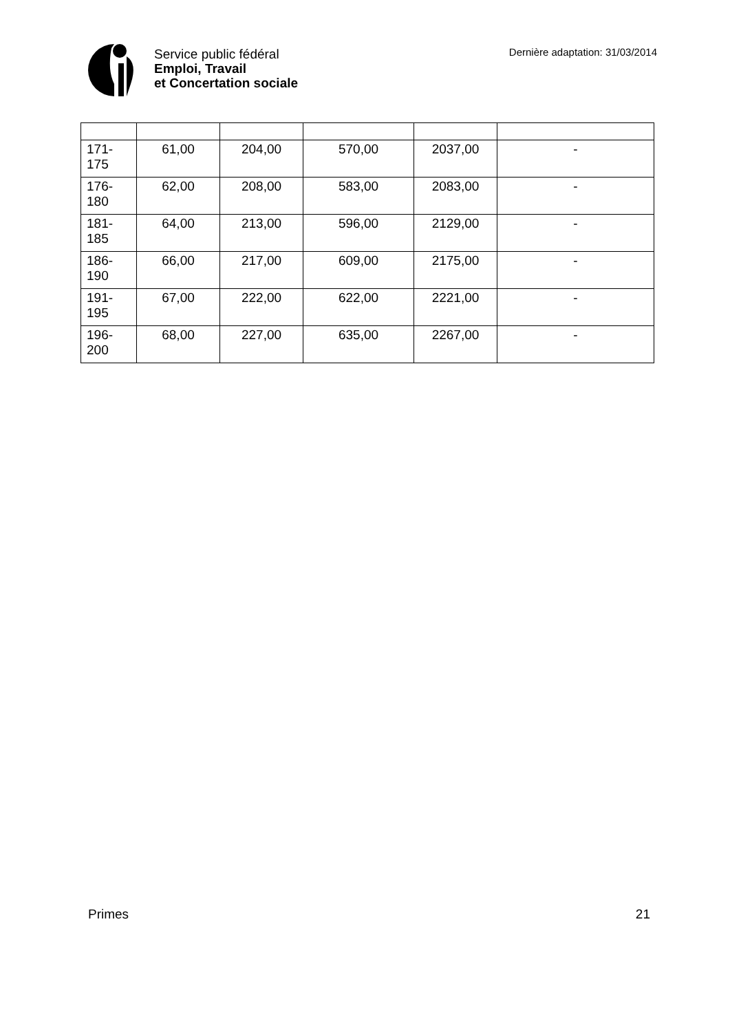Service public fédéral
Emploi, Travail
et Concertation sociale
Dernière adaptation: 31/03/2014
| 171-175 | 61,00 | 204,00 | 570,00 | 2037,00 | - |
| 176-180 | 62,00 | 208,00 | 583,00 | 2083,00 | - |
| 181-185 | 64,00 | 213,00 | 596,00 | 2129,00 | - |
| 186-190 | 66,00 | 217,00 | 609,00 | 2175,00 | - |
| 191-195 | 67,00 | 222,00 | 622,00 | 2221,00 | - |
| 196-200 | 68,00 | 227,00 | 635,00 | 2267,00 | - |
Primes 21